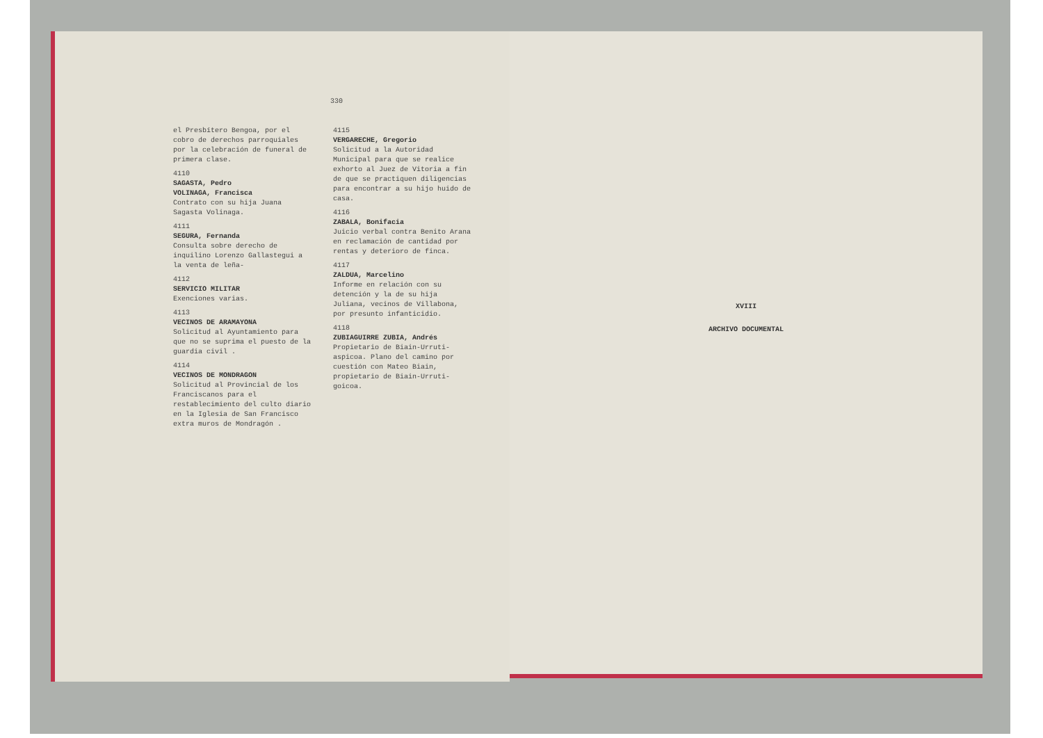330
el Presbítero Bengoa, por el cobro de derechos parroquiales por la celebración de funeral de primera clase.
4110
SAGASTA, Pedro
VOLINAGA, Francisca
Contrato con su hija Juana Sagasta Volinaga.
4111
SEGURA, Fernanda
Consulta sobre derecho de inquilino Lorenzo Gallastegui a la venta de leña-
4112
SERVICIO MILITAR
Exenciones varias.
4113
VECINOS DE ARAMAYONA
Solicitud al Ayuntamiento para que no se suprima el puesto de la guardia civil .
4114
VECINOS DE MONDRAGON
Solicitud al Provincial de los Franciscanos para el restablecimiento del culto diario en la Iglesia de San Francisco extra muros de Mondragón .
4115
VERGARECHE, Gregorio
Solicitud a la Autoridad Municipal para que se realice exhorto al Juez de Vitoria a fin de que se practiquen diligencias para encontrar a su hijo huido de casa.
4116
ZABALA, Bonifacia
Juicio verbal contra Benito Arana en reclamación de cantidad por rentas y deterioro de finca.
4117
ZALDUA, Marcelino
Informe en relación con su detención y la de su hija Juliana, vecinos de Villabona, por presunto infanticidio.
4118
ZUBIAGUIRRE ZUBIA, Andrés
Propietario de Biain-Urruti-aspicoa. Plano del camino por cuestión con Mateo Biain, propietario de Biain-Urruti-goicoa.
XVIII
ARCHIVO DOCUMENTAL